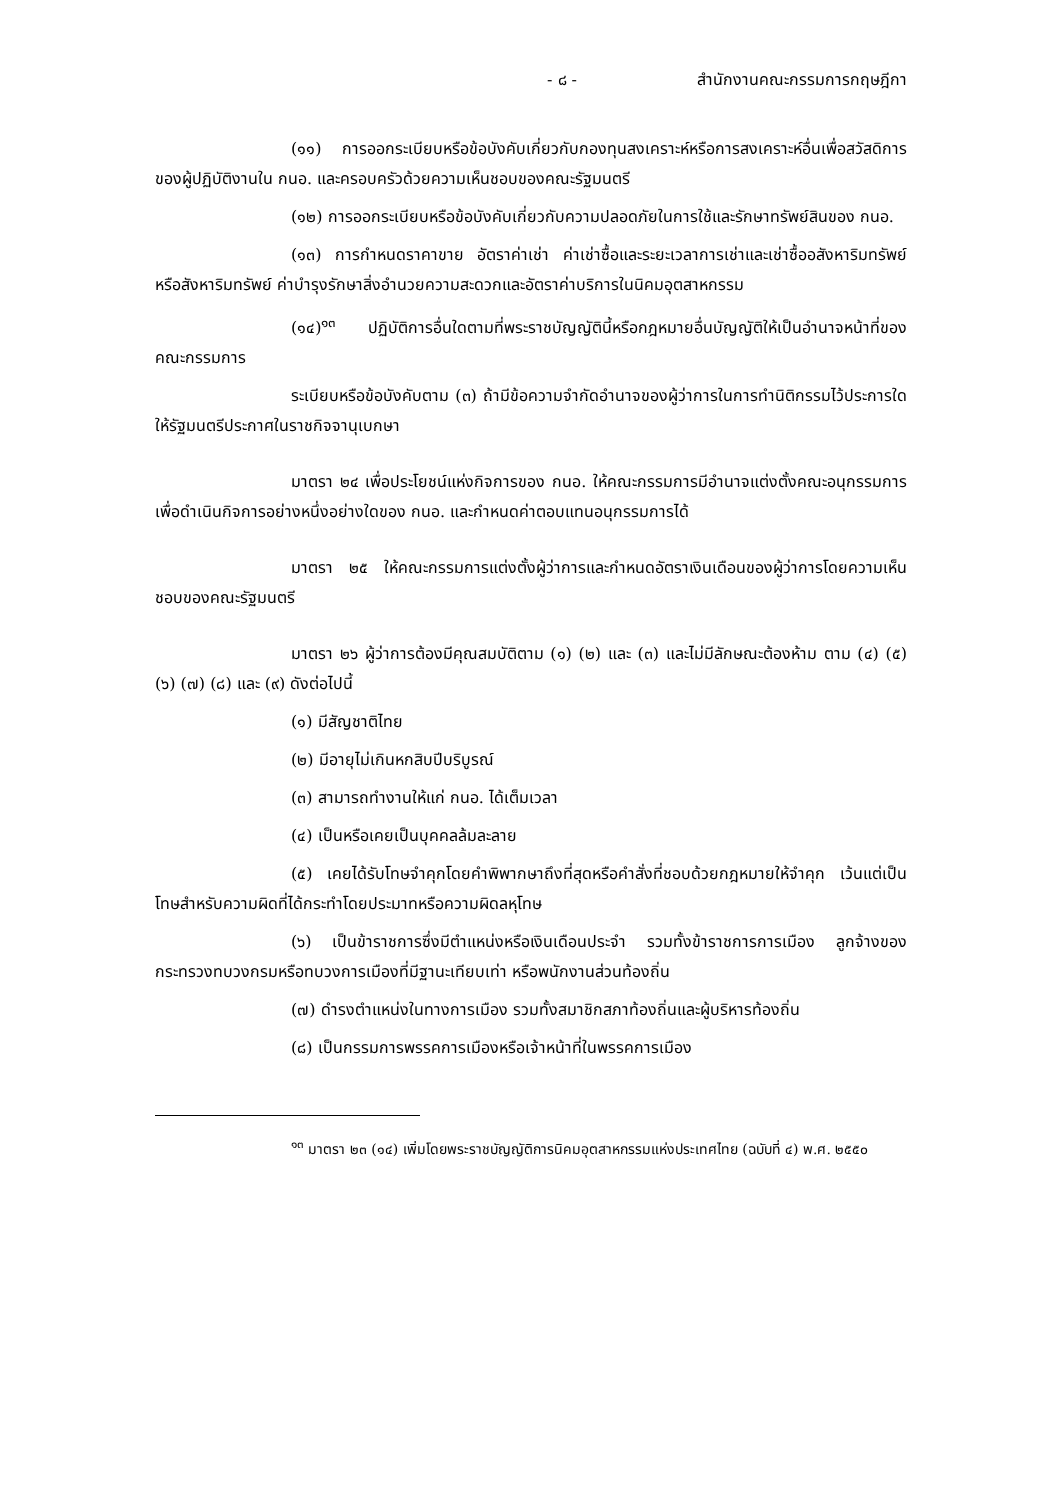- ๘ - สำนักงานคณะกรรมการกฤษฎีกา
(๑๑) การออกระเบียบหรือข้อบังคับเกี่ยวกับกองทุนสงเคราะห์หรือการสงเคราะห์อื่นเพื่อสวัสดิการของผู้ปฏิบัติงานใน กนอ. และครอบครัวด้วยความเห็นชอบของคณะรัฐมนตรี
(๑๒) การออกระเบียบหรือข้อบังคับเกี่ยวกับความปลอดภัยในการใช้และรักษาทรัพย์สินของ กนอ.
(๑๓) การกำหนดราคาขาย อัตราค่าเช่า ค่าเช่าซื้อและระยะเวลาการเช่าและเช่าซื้ออสังหาริมทรัพย์หรือสังหาริมทรัพย์ ค่าบำรุงรักษาสิ่งอำนวยความสะดวกและอัตราค่าบริการในนิคมอุตสาหกรรม
(๑๔)<sup>๑๓</sup> ปฏิบัติการอื่นใดตามที่พระราชบัญญัตินี้หรือกฎหมายอื่นบัญญัติให้เป็นอำนาจหน้าที่ของคณะกรรมการ
ระเบียบหรือข้อบังคับตาม (๓) ถ้ามีข้อความจำกัดอำนาจของผู้ว่าการในการทำนิติกรรมไว้ประการใด ให้รัฐมนตรีประกาศในราชกิจจานุเบกษา
มาตรา ๒๔ เพื่อประโยชน์แห่งกิจการของ กนอ. ให้คณะกรรมการมีอำนาจแต่งตั้งคณะอนุกรรมการเพื่อดำเนินกิจการอย่างหนึ่งอย่างใดของ กนอ. และกำหนดค่าตอบแทนอนุกรรมการได้
มาตรา ๒๕ ให้คณะกรรมการแต่งตั้งผู้ว่าการและกำหนดอัตราเงินเดือนของผู้ว่าการโดยความเห็นชอบของคณะรัฐมนตรี
มาตรา ๒๖ ผู้ว่าการต้องมีคุณสมบัติตาม (๑) (๒) และ (๓) และไม่มีลักษณะต้องห้าม ตาม (๔) (๕) (๖) (๗) (๘) และ (๙) ดังต่อไปนี้
(๑) มีสัญชาติไทย
(๒) มีอายุไม่เกินหกสิบปีบริบูรณ์
(๓) สามารถทำงานให้แก่ กนอ. ได้เต็มเวลา
(๔) เป็นหรือเคยเป็นบุคคลล้มละลาย
(๕) เคยได้รับโทษจำคุกโดยคำพิพากษาถึงที่สุดหรือคำสั่งที่ชอบด้วยกฎหมายให้จำคุก เว้นแต่เป็นโทษสำหรับความผิดที่ได้กระทำโดยประมาทหรือความผิดลหุโทษ
(๖) เป็นข้าราชการซึ่งมีตำแหน่งหรือเงินเดือนประจำ รวมทั้งข้าราชการการเมือง ลูกจ้างของกระทรวงทบวงกรมหรือทบวงการเมืองที่มีฐานะเทียบเท่า หรือพนักงานส่วนท้องถิ่น
(๗) ดำรงตำแหน่งในทางการเมือง รวมทั้งสมาชิกสภาท้องถิ่นและผู้บริหารท้องถิ่น
(๘) เป็นกรรมการพรรคการเมืองหรือเจ้าหน้าที่ในพรรคการเมือง
<sup>๑๓</sup> มาตรา ๒๓ (๑๔) เพิ่มโดยพระราชบัญญัติการนิคมอุตสาหกรรมแห่งประเทศไทย (ฉบับที่ ๔) พ.ศ. ๒๕๕๐